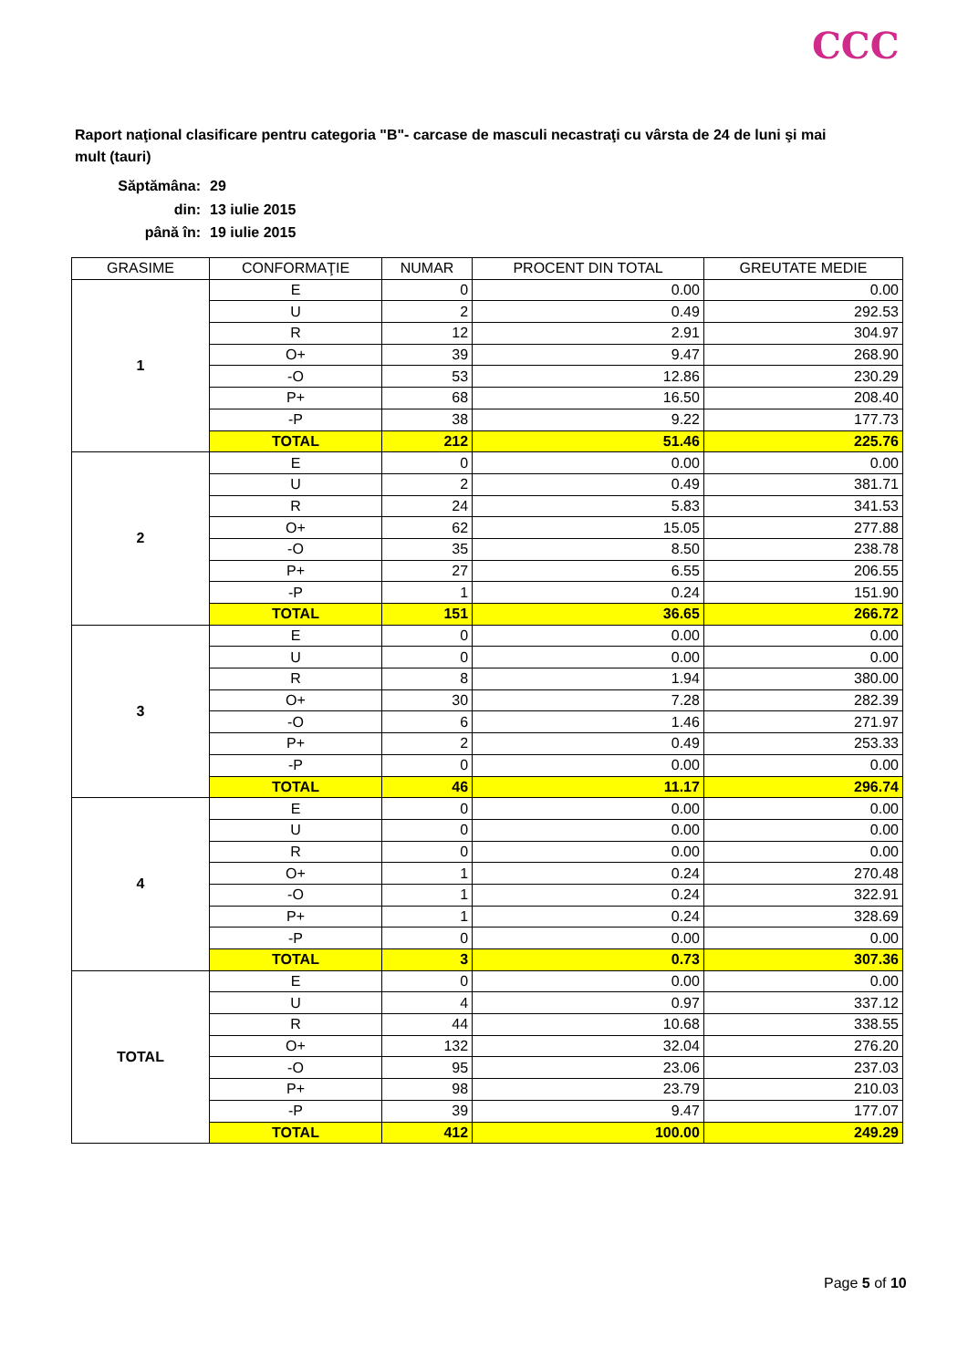CCC
Raport naţional clasificare pentru categoria "B"- carcase de masculi necastraţi cu vârsta de 24 de luni şi mai mult (tauri)
| Săptămâna: | 29 |
| din: | 13 iulie 2015 |
| până în: | 19 iulie 2015 |
| GRASIME | CONFORMAŢIE | NUMAR | PROCENT DIN TOTAL | GREUTATE MEDIE |
| --- | --- | --- | --- | --- |
| 1 | E | 0 | 0.00 | 0.00 |
| | U | 2 | 0.49 | 292.53 |
| | R | 12 | 2.91 | 304.97 |
| | O+ | 39 | 9.47 | 268.90 |
| | -O | 53 | 12.86 | 230.29 |
| | P+ | 68 | 16.50 | 208.40 |
| | -P | 38 | 9.22 | 177.73 |
| | TOTAL | 212 | 51.46 | 225.76 |
| 2 | E | 0 | 0.00 | 0.00 |
| | U | 2 | 0.49 | 381.71 |
| | R | 24 | 5.83 | 341.53 |
| | O+ | 62 | 15.05 | 277.88 |
| | -O | 35 | 8.50 | 238.78 |
| | P+ | 27 | 6.55 | 206.55 |
| | -P | 1 | 0.24 | 151.90 |
| | TOTAL | 151 | 36.65 | 266.72 |
| 3 | E | 0 | 0.00 | 0.00 |
| | U | 0 | 0.00 | 0.00 |
| | R | 8 | 1.94 | 380.00 |
| | O+ | 30 | 7.28 | 282.39 |
| | -O | 6 | 1.46 | 271.97 |
| | P+ | 2 | 0.49 | 253.33 |
| | -P | 0 | 0.00 | 0.00 |
| | TOTAL | 46 | 11.17 | 296.74 |
| 4 | E | 0 | 0.00 | 0.00 |
| | U | 0 | 0.00 | 0.00 |
| | R | 0 | 0.00 | 0.00 |
| | O+ | 1 | 0.24 | 270.48 |
| | -O | 1 | 0.24 | 322.91 |
| | P+ | 1 | 0.24 | 328.69 |
| | -P | 0 | 0.00 | 0.00 |
| | TOTAL | 3 | 0.73 | 307.36 |
| TOTAL | E | 0 | 0.00 | 0.00 |
| | U | 4 | 0.97 | 337.12 |
| | R | 44 | 10.68 | 338.55 |
| | O+ | 132 | 32.04 | 276.20 |
| | -O | 95 | 23.06 | 237.03 |
| | P+ | 98 | 23.79 | 210.03 |
| | -P | 39 | 9.47 | 177.07 |
| | TOTAL | 412 | 100.00 | 249.29 |
Page 5 of 10